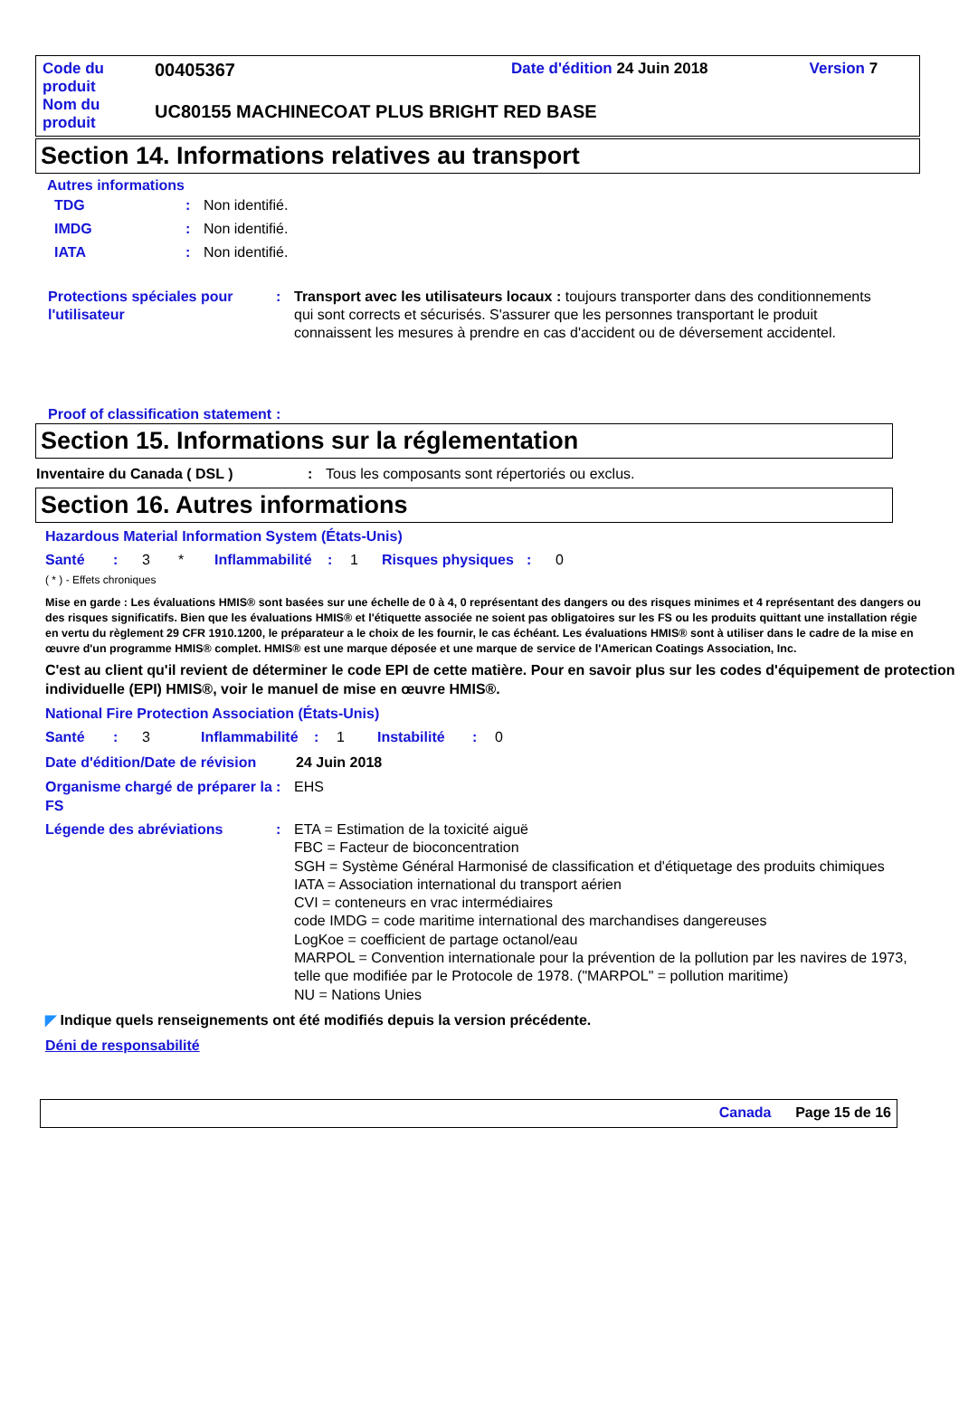| Code du produit | 00405367 | Date d'édition 24 Juin 2018 | Version 7 |
| Nom du produit | UC80155 MACHINECOAT PLUS BRIGHT RED BASE | | |
Section 14. Informations relatives au transport
Autres informations
TDG : Non identifié.
IMDG : Non identifié.
IATA : Non identifié.
Protections spéciales pour l'utilisateur
: Transport avec les utilisateurs locaux : toujours transporter dans des conditionnements qui sont corrects et sécurisés. S'assurer que les personnes transportant le produit connaissent les mesures à prendre en cas d'accident ou de déversement accidentel.
Proof of classification statement
:
Section 15. Informations sur la réglementation
Inventaire du Canada ( DSL ) : Tous les composants sont répertoriés ou exclus.
Section 16. Autres informations
Hazardous Material Information System (États-Unis)
Santé: 3 * Inflammabilité: 1 Risques physiques: 0
( * ) - Effets chroniques
Mise en garde : Les évaluations HMIS® sont basées sur une échelle de 0 à 4, 0 représentant des dangers ou des risques minimes et 4 représentant des dangers ou des risques significatifs. Bien que les évaluations HMIS® et l'étiquette associée ne soient pas obligatoires sur les FS ou les produits quittant une installation régie en vertu du règlement 29 CFR 1910.1200, le préparateur a le choix de les fournir, le cas échéant. Les évaluations HMIS® sont à utiliser dans le cadre de la mise en œuvre d'un programme HMIS® complet. HMIS® est une marque déposée et une marque de service de l'American Coatings Association, Inc.
C'est au client qu'il revient de déterminer le code EPI de cette matière. Pour en savoir plus sur les codes d'équipement de protection individuelle (EPI) HMIS®, voir le manuel de mise en œuvre HMIS®.
National Fire Protection Association (États-Unis)
Santé: 3 Inflammabilité: 1 Instabilité: 0
Date d'édition/Date de révision
24 Juin 2018
Organisme chargé de préparer la FS
: EHS
Légende des abréviations : ETA = Estimation de la toxicité aiguë
FBC = Facteur de bioconcentration
SGH = Système Général Harmonisé de classification et d'étiquetage des produits chimiques
IATA = Association international du transport aérien
CVI = conteneurs en vrac intermédiaires
code IMDG = code maritime international des marchandises dangereuses
LogKoe = coefficient de partage octanol/eau
MARPOL = Convention internationale pour la prévention de la pollution par les navires de 1973, telle que modifiée par le Protocole de 1978. ("MARPOL" = pollution maritime)
NU = Nations Unies
◤ Indique quels renseignements ont été modifiés depuis la version précédente.
Déni de responsabilité
Canada Page 15 de 16